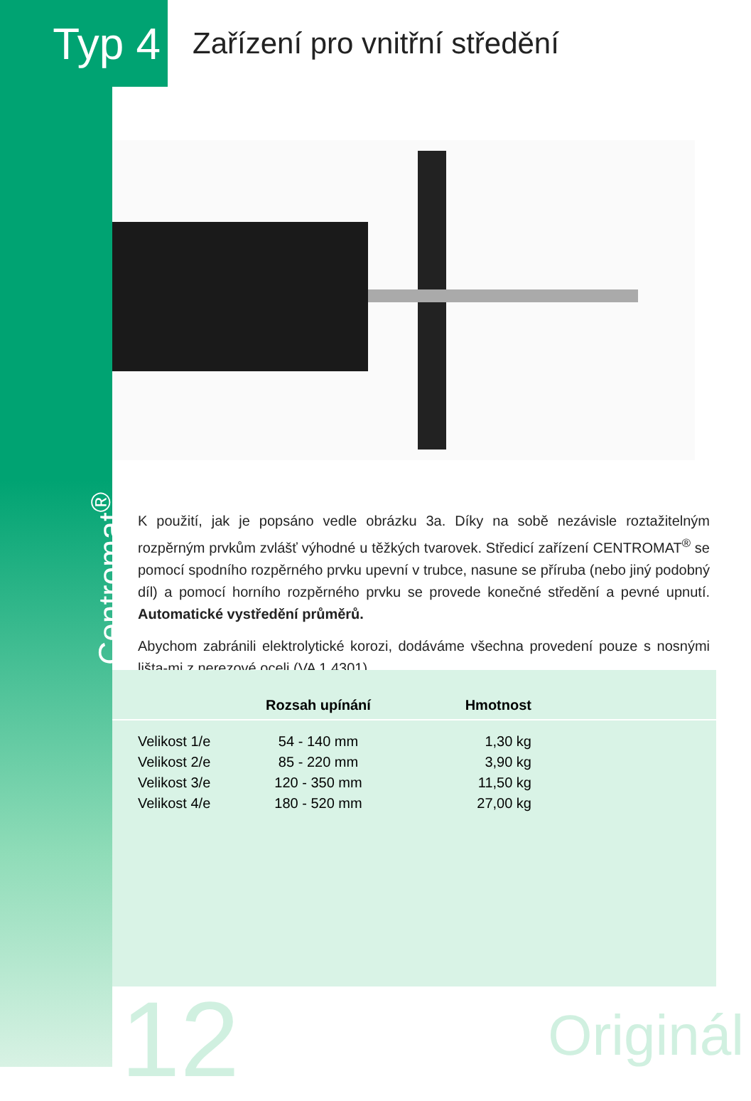Typ 4
Zařízení pro vnitřní středění
Centromat<sup>®</sup>
K použití, jak je popsáno vedle obrázku 3a. Díky na sobě nezávisle roztažitelným rozpěrným prvkům zvlášť výhodné u těžkých tvarovek. Středicí zařízení CENTROMAT<sup>®</sup> se pomocí spodního rozpěrného prvku upevní v trubce, nasune se příruba (nebo jiný podobný díl) a pomocí horního rozpěrného prvku se provede konečné středění a pevné upnutí. Automatické vystředění průměrů.
Abychom zabránili elektrolytické korozi, dodáváme všechna provedení pouze s nosnými lišta-mi z nerezové oceli (VA 1.4301).
| | Rozsah upínání | Hmotnost | |
| --- | --- | --- | --- |
| Velikost 1/e | 54 - 140 mm | 1,30 kg | |
| Velikost 2/e | 85 - 220 mm | 3,90 kg | |
| Velikost 3/e | 120 - 350 mm | 11,50 kg | |
| Velikost 4/e | 180 - 520 mm | 27,00 kg | |
12 Originál